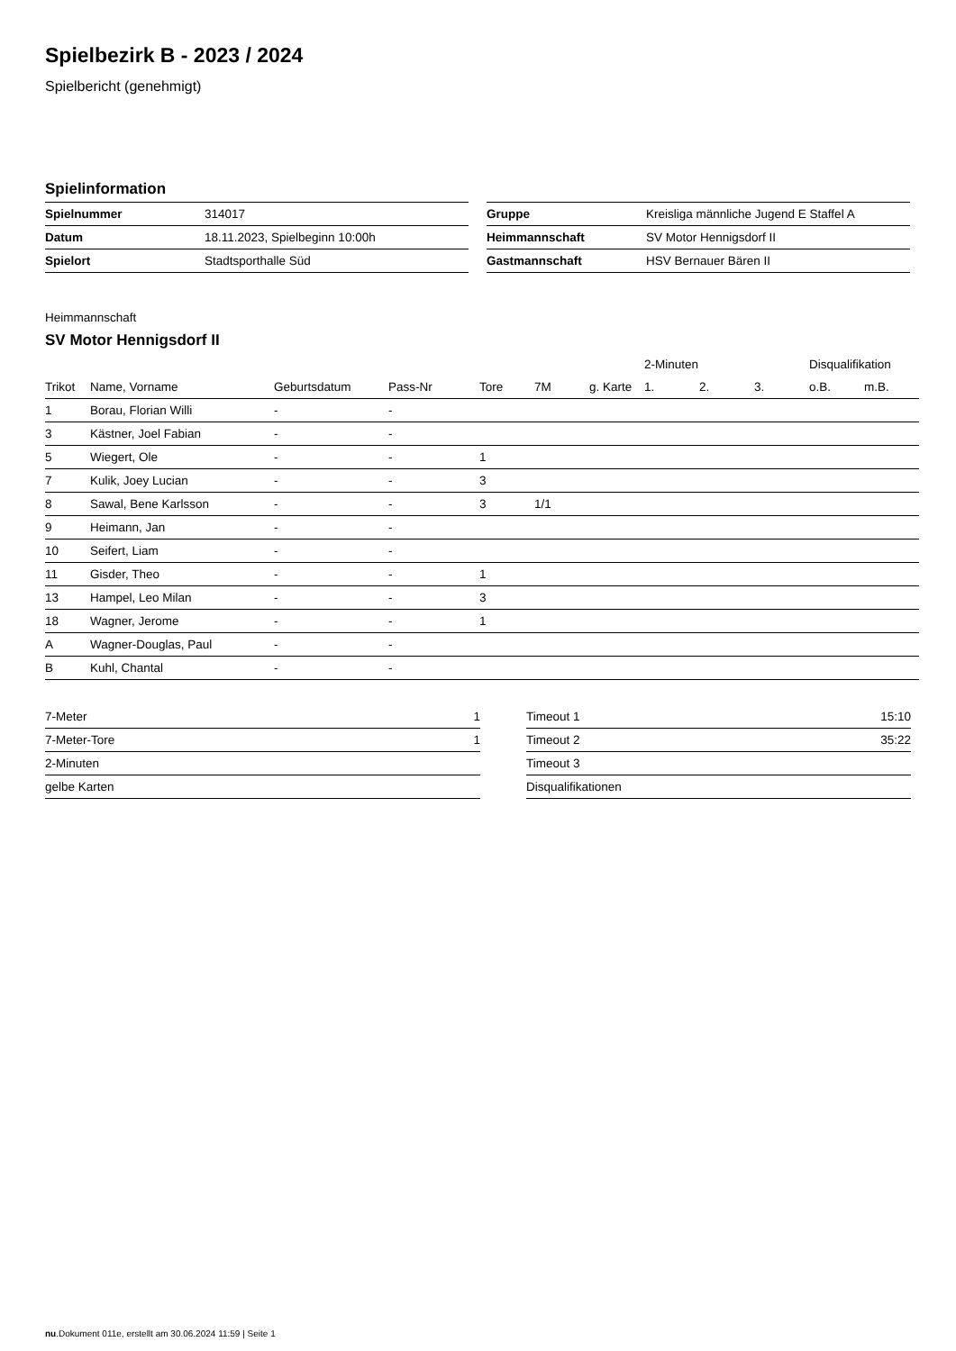Spielbezirk B - 2023 / 2024
Spielbericht (genehmigt)
Spielinformation
| Spielnummer | 314017 |
| Datum | 18.11.2023, Spielbeginn 10:00h |
| Spielort | Stadtsporthalle Süd |
| Gruppe | Kreisliga männliche Jugend E Staffel A |
| Heimmannschaft | SV Motor Hennigsdorf II |
| Gastmannschaft | HSV Bernauer Bären II |
Heimmannschaft
SV Motor Hennigsdorf II
| | | | | | | | 2-Minuten | | | Disqualifikation | |
| --- | --- | --- | --- | --- | --- | --- | --- | --- | --- | --- | --- |
| Trikot | Name, Vorname | Geburtsdatum | Pass-Nr | Tore | 7M | g. Karte | 1. | 2. | 3. | o.B. | m.B. |
| 1 | Borau, Florian Willi | - | - | | | | | | | | |
| 3 | Kästner, Joel Fabian | - | - | | | | | | | | |
| 5 | Wiegert, Ole | - | - | 1 | | | | | | | |
| 7 | Kulik, Joey Lucian | - | - | 3 | | | | | | | |
| 8 | Sawal, Bene Karlsson | - | - | 3 | 1/1 | | | | | | |
| 9 | Heimann, Jan | - | - | | | | | | | | |
| 10 | Seifert, Liam | - | - | | | | | | | | |
| 11 | Gisder, Theo | - | - | 1 | | | | | | | |
| 13 | Hampel, Leo Milan | - | - | 3 | | | | | | | |
| 18 | Wagner, Jerome | - | - | 1 | | | | | | | |
| A | Wagner-Douglas, Paul | - | - | | | | | | | | |
| B | Kuhl, Chantal | - | - | | | | | | | | |
| 7-Meter | 1 |
| 7-Meter-Tore | 1 |
| 2-Minuten | |
| gelbe Karten | |
| Timeout 1 | 15:10 |
| Timeout 2 | 35:22 |
| Timeout 3 | |
| Disqualifikationen | |
nu.Dokument 011e, erstellt am 30.06.2024 11:59 | Seite 1